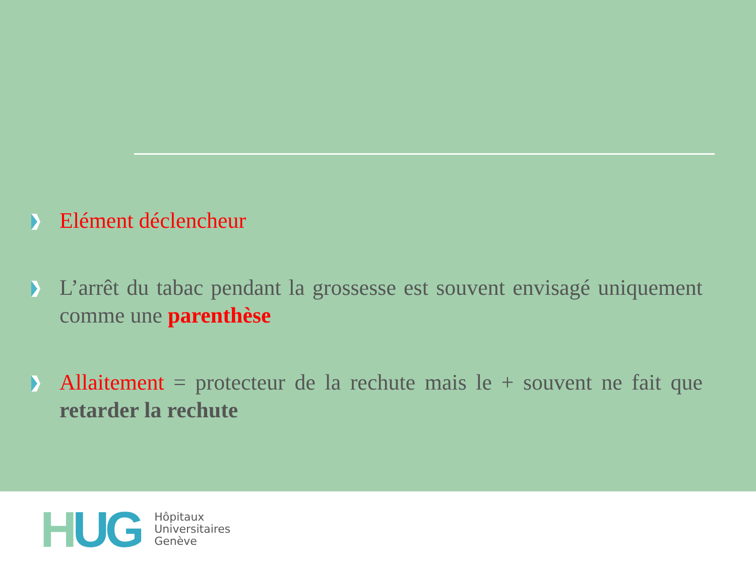Elément déclencheur
L’arrêt du tabac pendant la grossesse est souvent envisagé uniquement comme une parenthèse
Allaitement = protecteur de la rechute mais le + souvent ne fait que retarder la rechute
HUG
Hôpitaux
Universitaires
Genève